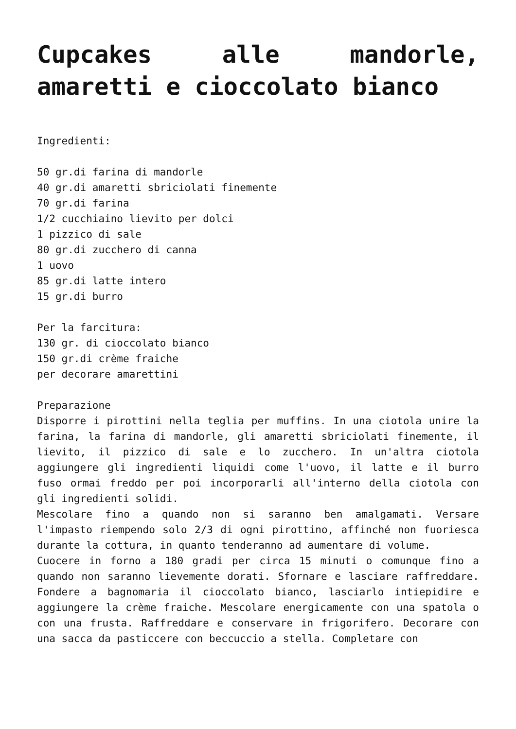Cupcakes alle mandorle, amaretti e cioccolato bianco
Ingredienti:
50 gr.di farina di mandorle
40 gr.di amaretti sbriciolati finemente
70 gr.di farina
1/2 cucchiaino lievito per dolci
1 pizzico di sale
80 gr.di zucchero di canna
1 uovo
85 gr.di latte intero
15 gr.di burro
Per la farcitura:
130 gr. di cioccolato bianco
150 gr.di crème fraiche
per decorare amarettini
Preparazione
Disporre i pirottini nella teglia per muffins. In una ciotola unire la farina, la farina di mandorle, gli amaretti sbriciolati finemente, il lievito, il pizzico di sale e lo zucchero. In un'altra ciotola aggiungere gli ingredienti liquidi come l'uovo, il latte e il burro fuso ormai freddo per poi incorporarli all'interno della ciotola con gli ingredienti solidi.
Mescolare fino a quando non si saranno ben amalgamati. Versare l'impasto riempendo solo 2/3 di ogni pirottino, affinché non fuoriesca durante la cottura, in quanto tenderanno ad aumentare di volume.
Cuocere in forno a 180 gradi per circa 15 minuti o comunque fino a quando non saranno lievemente dorati. Sfornare e lasciare raffreddare. Fondere a bagnomaria il cioccolato bianco, lasciarlo intiepidire e aggiungere la crème fraiche. Mescolare energicamente con una spatola o con una frusta. Raffreddare e conservare in frigorifero. Decorare con una sacca da pasticcere con beccuccio a stella. Completare con